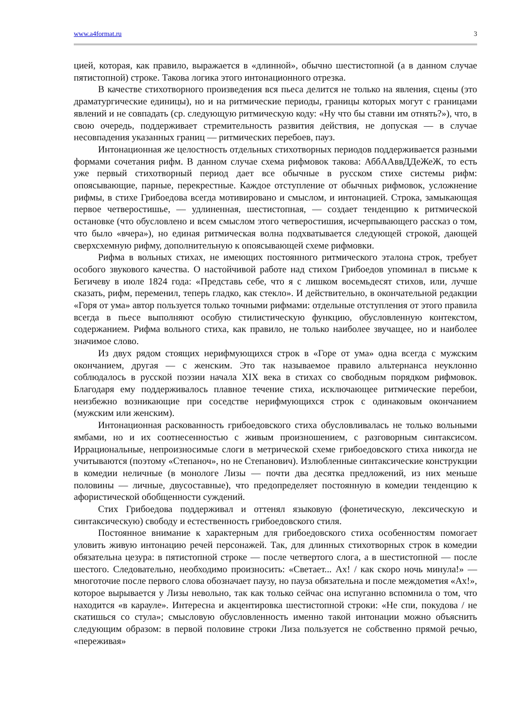www.a4format.ru 3
цией, которая, как правило, выражается в «длинной», обычно шестистопной (а в данном случае пятистопной) строке. Такова логика этого интонационного отрезка.
В качестве стихотворного произведения вся пьеса делится не только на явления, сцены (это драматургические единицы), но и на ритмические периоды, границы которых могут с границами явлений и не совпадать (ср. следующую ритмическую коду: «Ну что бы ставни им отнять?»), что, в свою очередь, поддерживает стремительность развития действия, не допуская — в случае несовпадения указанных границ — ритмических перебоев, пауз.
Интонационная же целостность отдельных стихотворных периодов поддерживается разными формами сочетания рифм. В данном случае схема рифмовок такова: АббААввДДеЖеЖ, то есть уже первый стихотворный период дает все обычные в русском стихе системы рифм: опоясывающие, парные, перекрестные. Каждое отступление от обычных рифмовок, усложнение рифмы, в стихе Грибоедова всегда мотивировано и смыслом, и интонацией. Строка, замыкающая первое четверостишье, — удлиненная, шестистопная, — создает тенденцию к ритмической остановке (что обусловлено и всем смыслом этого четверостишия, исчерпывающего рассказ о том, что было «вчера»), но единая ритмическая волна подхватывается следующей строкой, дающей сверхсхемную рифму, дополнительную к опоясывающей схеме рифмовки.
Рифма в вольных стихах, не имеющих постоянного ритмического эталона строк, требует особого звукового качества. О настойчивой работе над стихом Грибоедов упоминал в письме к Бегичеву в июле 1824 года: «Представь себе, что я с лишком восемьдесят стихов, или, лучше сказать, рифм, переменил, теперь гладко, как стекло». И действительно, в окончательной редакции «Горя от ума» автор пользуется только точными рифмами: отдельные отступления от этого правила всегда в пьесе выполняют особую стилистическую функцию, обусловленную контекстом, содержанием. Рифма вольного стиха, как правило, не только наиболее звучащее, но и наиболее значимое слово.
Из двух рядом стоящих нерифмующихся строк в «Горе от ума» одна всегда с мужским окончанием, другая — с женским. Это так называемое правило альтернанса неуклонно соблюдалось в русской поэзии начала XIX века в стихах со свободным порядком рифмовок. Благодаря ему поддерживалось плавное течение стиха, исключающее ритмические перебои, неизбежно возникающие при соседстве нерифмующихся строк с одинаковым окончанием (мужским или женским).
Интонационная раскованность грибоедовского стиха обусловливалась не только вольными ямбами, но и их соотнесенностью с живым произношением, с разговорным синтаксисом. Иррациональные, непроизносимые слоги в метрической схеме грибоедовского стиха никогда не учитываются (поэтому «Степаноч», но не Степанович). Излюбленные синтаксические конструкции в комедии неличные (в монологе Лизы — почти два десятка предложений, из них меньше половины — личные, двусоставные), что предопределяет постоянную в комедии тенденцию к афористической обобщенности суждений.
Стих Грибоедова поддерживал и оттенял языковую (фонетическую, лексическую и синтаксическую) свободу и естественность грибоедовского стиля.
Постоянное внимание к характерным для грибоедовского стиха особенностям помогает уловить живую интонацию речей персонажей. Так, для длинных стихотворных строк в комедии обязательна цезура: в пятистопной строке — после четвертого слога, а в шестистопной — после шестого. Следовательно, необходимо произносить: «Светает... Ах! / как скоро ночь минула!» — многоточие после первого слова обозначает паузу, но пауза обязательна и после междометия «Ах!», которое вырывается у Лизы невольно, так как только сейчас она испуганно вспомнила о том, что находится «в карауле». Интересна и акцентировка шестистопной строки: «Не спи, покудова / не скатишься со стула»; смысловую обусловленность именно такой интонации можно объяснить следующим образом: в первой половине строки Лиза пользуется не собственно прямой речью, «переживая»